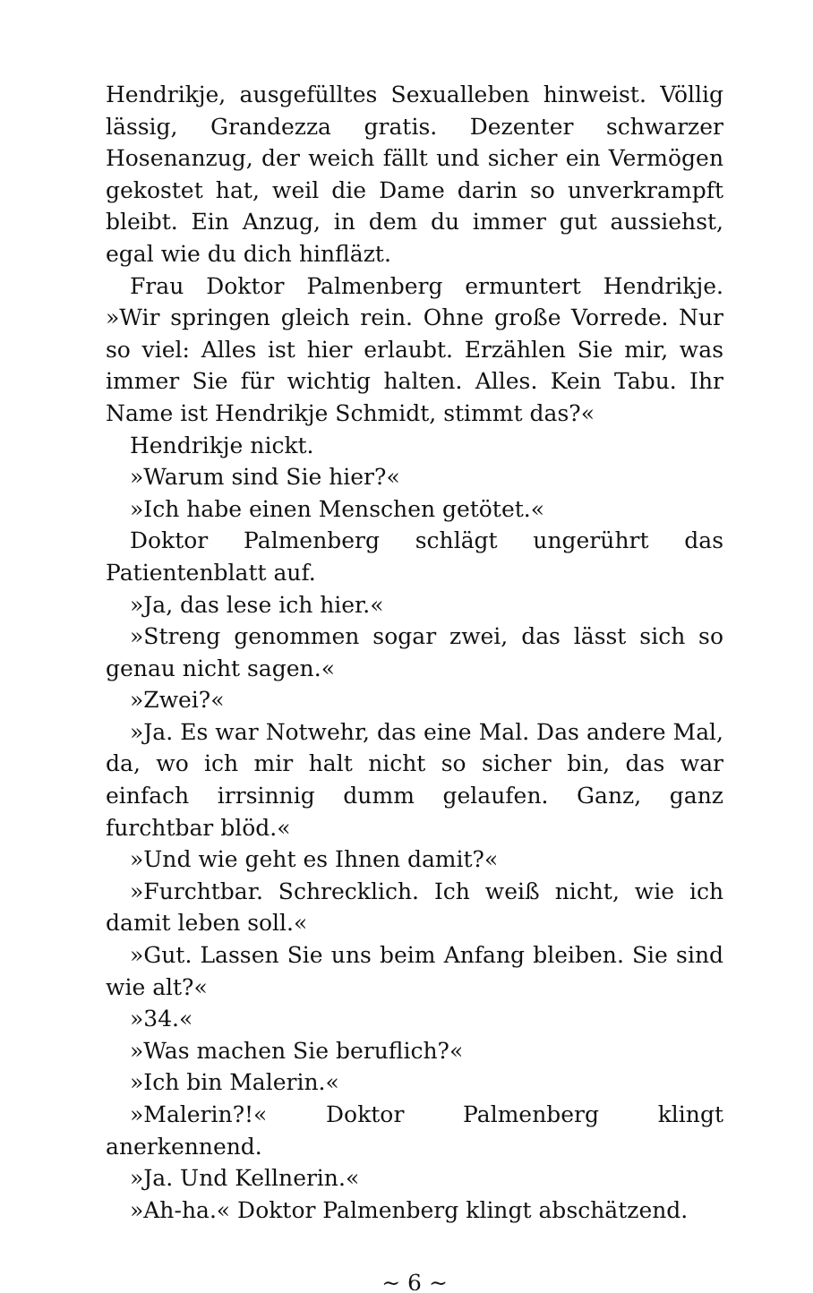Hendrikje, ausgefülltes Sexualleben hinweist. Völlig lässig, Grandezza gratis. Dezenter schwarzer Hosenanzug, der weich fällt und sicher ein Vermögen gekostet hat, weil die Dame darin so unverkrampft bleibt. Ein Anzug, in dem du immer gut aussiehst, egal wie du dich hinfläzt.
Frau Doktor Palmenberg ermuntert Hendrikje. »Wir springen gleich rein. Ohne große Vorrede. Nur so viel: Alles ist hier erlaubt. Erzählen Sie mir, was immer Sie für wichtig halten. Alles. Kein Tabu. Ihr Name ist Hendrikje Schmidt, stimmt das?«
Hendrikje nickt.
»Warum sind Sie hier?«
»Ich habe einen Menschen getötet.«
Doktor Palmenberg schlägt ungerührt das Patientenblatt auf.
»Ja, das lese ich hier.«
»Streng genommen sogar zwei, das lässt sich so genau nicht sagen.«
»Zwei?«
»Ja. Es war Notwehr, das eine Mal. Das andere Mal, da, wo ich mir halt nicht so sicher bin, das war einfach irrsinnig dumm gelaufen. Ganz, ganz furchtbar blöd.«
»Und wie geht es Ihnen damit?«
»Furchtbar. Schrecklich. Ich weiß nicht, wie ich damit leben soll.«
»Gut. Lassen Sie uns beim Anfang bleiben. Sie sind wie alt?«
»34.«
»Was machen Sie beruflich?«
»Ich bin Malerin.«
»Malerin?!« Doktor Palmenberg klingt anerkennend.
»Ja. Und Kellnerin.«
»Ah-ha.« Doktor Palmenberg klingt abschätzend.
∼ 6 ∼